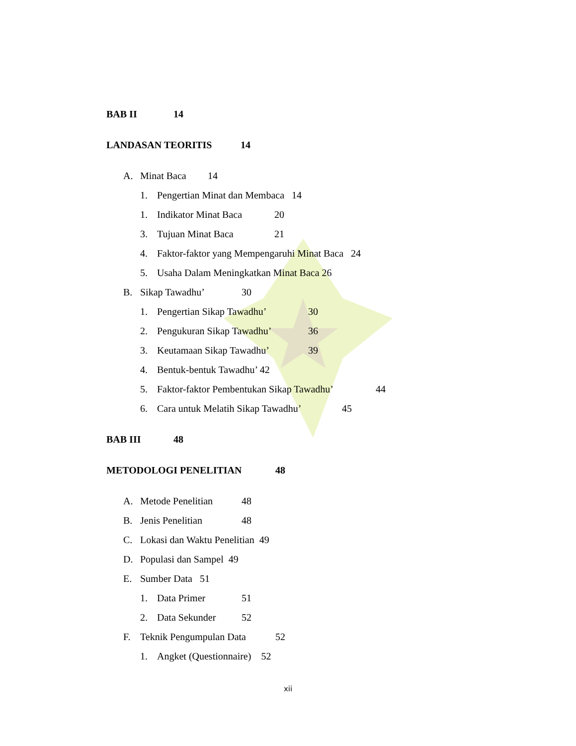BAB II 14
LANDASAN TEORITIS 14
A. Minat Baca 14
1. Pengertian Minat dan Membaca 14
1. Indikator Minat Baca 20
3. Tujuan Minat Baca 21
4. Faktor-faktor yang Mempengaruhi Minat Baca 24
5. Usaha Dalam Meningkatkan Minat Baca 26
B. Sikap Tawadhu’ 30
1. Pengertian Sikap Tawadhu’ 30
2. Pengukuran Sikap Tawadhu’ 36
3. Keutamaan Sikap Tawadhu’ 39
4. Bentuk-bentuk Tawadhu’ 42
5. Faktor-faktor Pembentukan Sikap Tawadhu’ 44
6. Cara untuk Melatih Sikap Tawadhu’ 45
BAB III 48
METODOLOGI PENELITIAN 48
A. Metode Penelitian 48
B. Jenis Penelitian 48
C. Lokasi dan Waktu Penelitian 49
D. Populasi dan Sampel 49
E. Sumber Data 51
1. Data Primer 51
2. Data Sekunder 52
F. Teknik Pengumpulan Data 52
1. Angket (Questionnaire) 52
xii